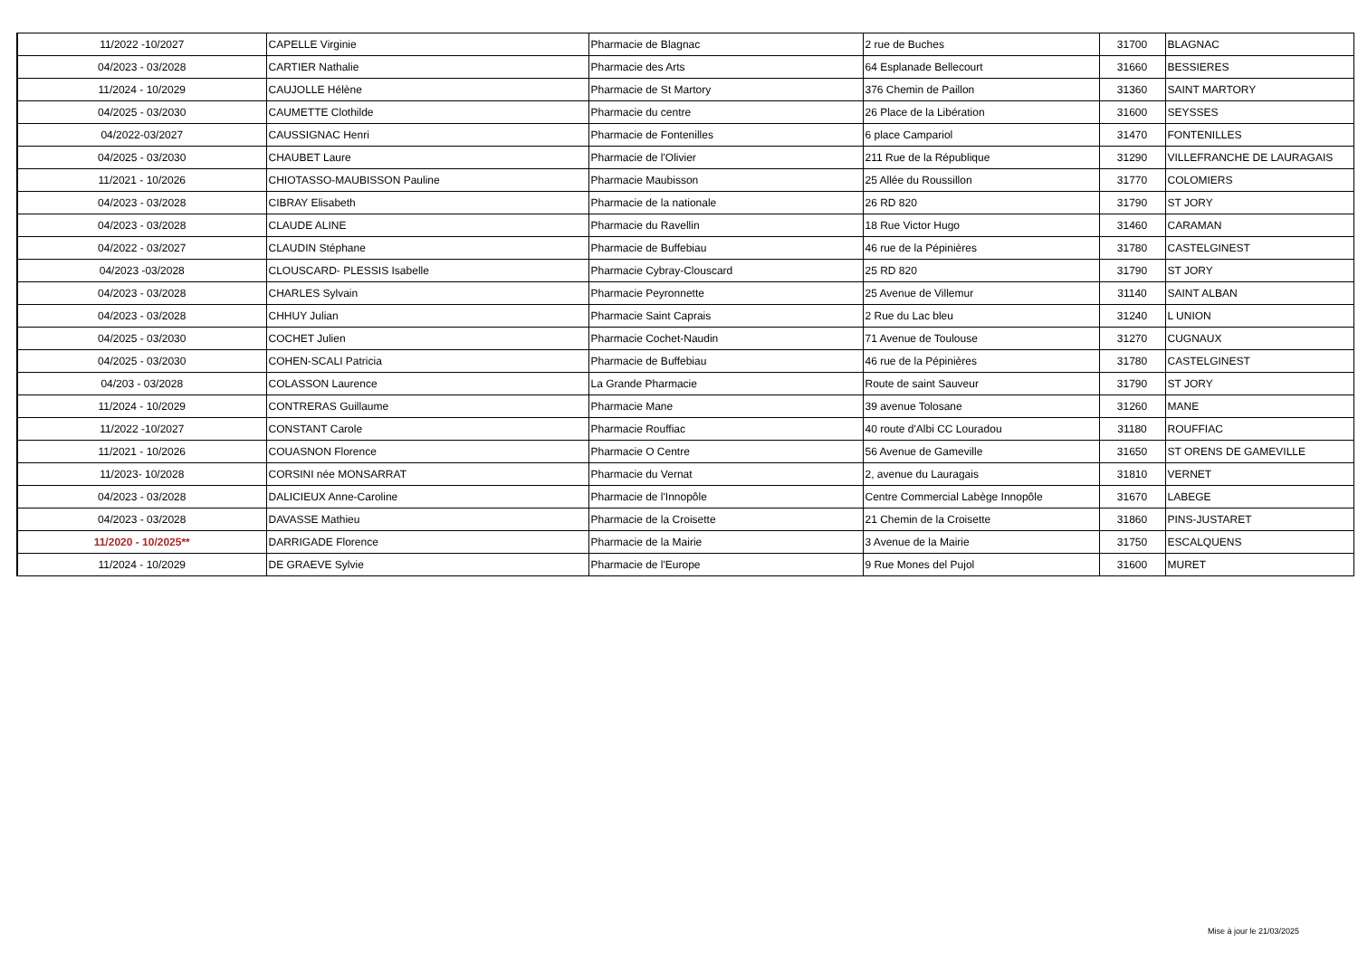| 11/2022 -10/2027 | CAPELLE Virginie | Pharmacie de Blagnac | 2 rue de Buches | 31700 | BLAGNAC |
| 04/2023 - 03/2028 | CARTIER Nathalie | Pharmacie des Arts | 64 Esplanade Bellecourt | 31660 | BESSIERES |
| 11/2024 - 10/2029 | CAUJOLLE Hélène | Pharmacie de St Martory | 376 Chemin de Paillon | 31360 | SAINT MARTORY |
| 04/2025 - 03/2030 | CAUMETTE Clothilde | Pharmacie du centre | 26 Place de la Libération | 31600 | SEYSSES |
| 04/2022-03/2027 | CAUSSIGNAC Henri | Pharmacie de Fontenilles | 6 place Campariol | 31470 | FONTENILLES |
| 04/2025 - 03/2030 | CHAUBET Laure | Pharmacie de l'Olivier | 211 Rue de la République | 31290 | VILLEFRANCHE DE LAURAGAIS |
| 11/2021 - 10/2026 | CHIOTASSO-MAUBISSON Pauline | Pharmacie Maubisson | 25 Allée du Roussillon | 31770 | COLOMIERS |
| 04/2023 - 03/2028 | CIBRAY Elisabeth | Pharmacie de la nationale | 26 RD 820 | 31790 | ST JORY |
| 04/2023 - 03/2028 | CLAUDE ALINE | Pharmacie du Ravellin | 18 Rue Victor Hugo | 31460 | CARAMAN |
| 04/2022 - 03/2027 | CLAUDIN Stéphane | Pharmacie de Buffebiau | 46 rue de la Pépinières | 31780 | CASTELGINEST |
| 04/2023 -03/2028 | CLOUSCARD- PLESSIS Isabelle | Pharmacie Cybray-Clouscard | 25 RD 820 | 31790 | ST JORY |
| 04/2023 - 03/2028 | CHARLES Sylvain | Pharmacie Peyronnette | 25 Avenue de Villemur | 31140 | SAINT ALBAN |
| 04/2023 - 03/2028 | CHHUY Julian | Pharmacie Saint Caprais | 2 Rue du Lac bleu | 31240 | L UNION |
| 04/2025 - 03/2030 | COCHET Julien | Pharmacie Cochet-Naudin | 71 Avenue de Toulouse | 31270 | CUGNAUX |
| 04/2025 - 03/2030 | COHEN-SCALI Patricia | Pharmacie de Buffebiau | 46 rue de la Pépinières | 31780 | CASTELGINEST |
| 04/203 - 03/2028 | COLASSON Laurence | La Grande Pharmacie | Route de saint Sauveur | 31790 | ST JORY |
| 11/2024 - 10/2029 | CONTRERAS Guillaume | Pharmacie Mane | 39 avenue Tolosane | 31260 | MANE |
| 11/2022 -10/2027 | CONSTANT Carole | Pharmacie Rouffiac | 40 route d'Albi CC Louradou | 31180 | ROUFFIAC |
| 11/2021 - 10/2026 | COUASNON Florence | Pharmacie O Centre | 56 Avenue de Gameville | 31650 | ST ORENS DE GAMEVILLE |
| 11/2023- 10/2028 | CORSINI née MONSARRAT | Pharmacie du Vernat | 2, avenue du Lauragais | 31810 | VERNET |
| 04/2023 - 03/2028 | DALICIEUX Anne-Caroline | Pharmacie de l'Innopôle | Centre Commercial Labège Innopôle | 31670 | LABEGE |
| 04/2023 - 03/2028 | DAVASSE Mathieu | Pharmacie de la Croisette | 21 Chemin de la Croisette | 31860 | PINS-JUSTARET |
| 11/2020 - 10/2025** | DARRIGADE Florence | Pharmacie de la Mairie | 3 Avenue de la Mairie | 31750 | ESCALQUENS |
| 11/2024 - 10/2029 | DE GRAEVE Sylvie | Pharmacie de l'Europe | 9 Rue Mones del Pujol | 31600 | MURET |
Mise à jour le 21/03/2025